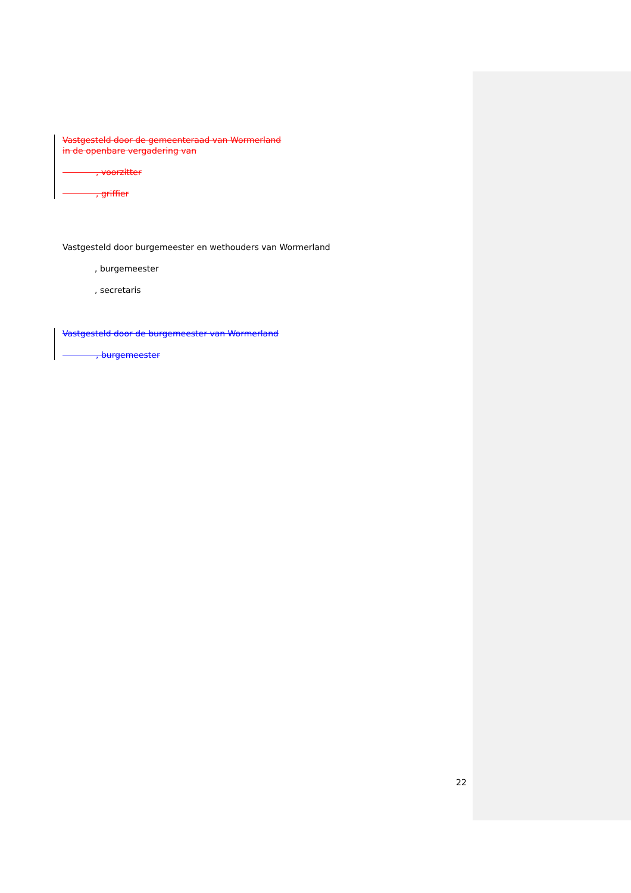Vastgesteld door de gemeenteraad van Wormerland
in de openbare vergadering van
        , voorzitter
        , griffier
Vastgesteld door burgemeester en wethouders van Wormerland
, burgemeester
, secretaris
Vastgesteld door de burgemeester van Wormerland
        , burgemeester
22